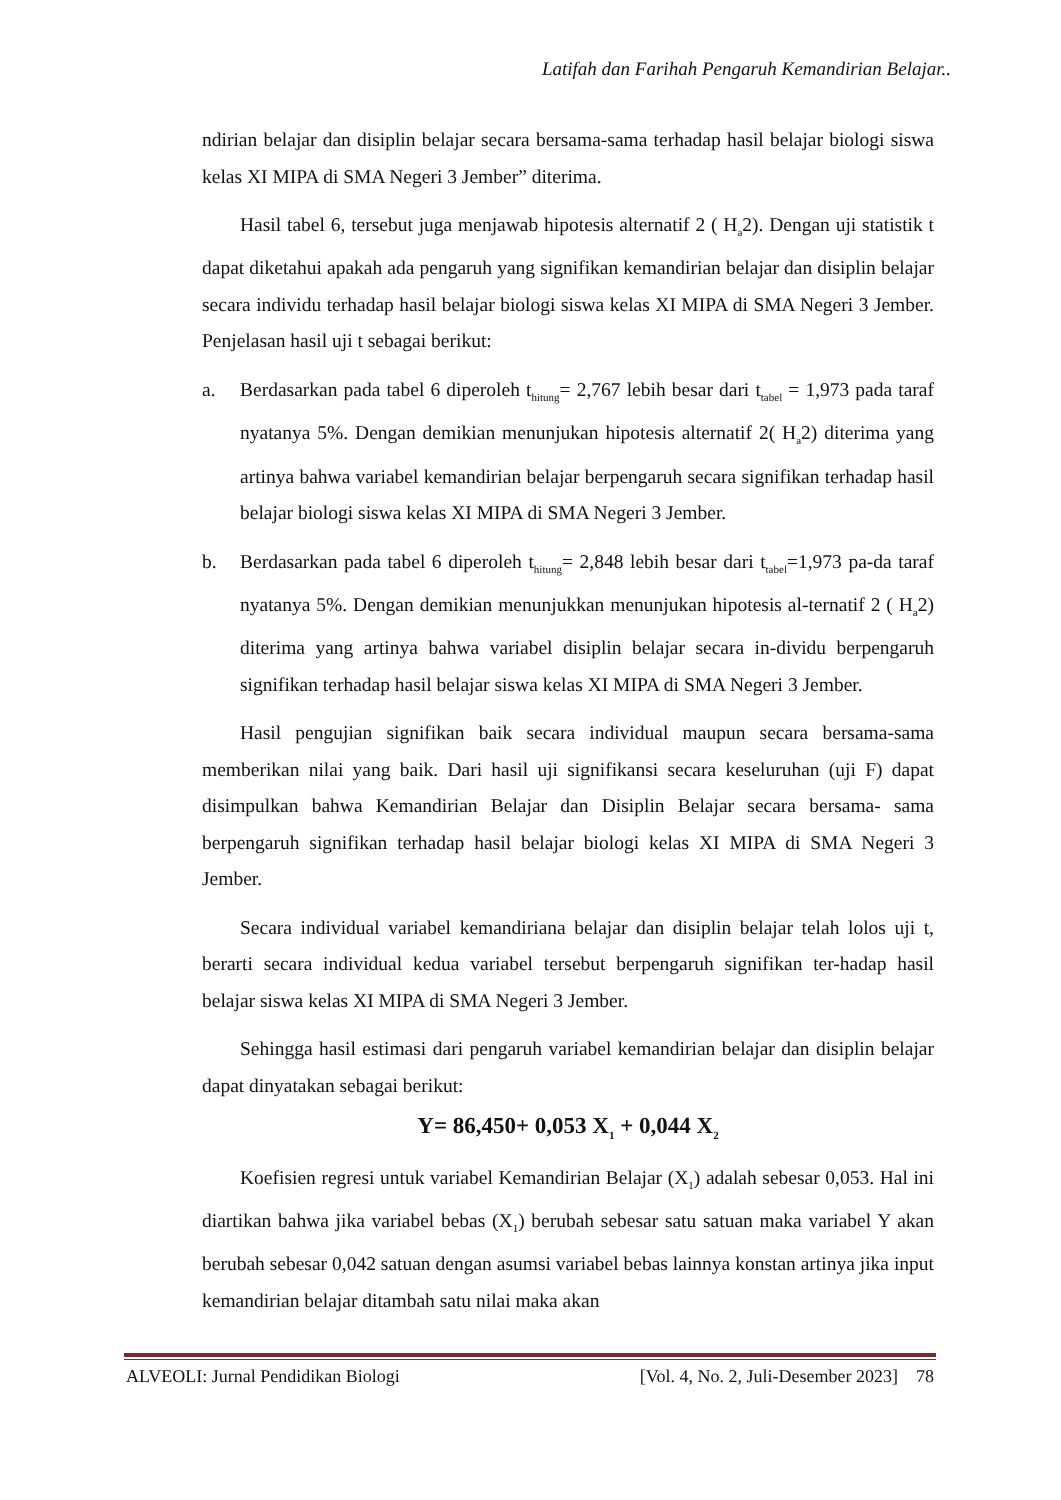Latifah dan Farihah Pengaruh Kemandirian Belajar..
ndirian belajar dan disiplin belajar secara bersama-sama terhadap hasil belajar biologi siswa kelas XI MIPA di SMA Negeri 3 Jember” diterima.
Hasil tabel 6, tersebut juga menjawab hipotesis alternatif 2 ( H<sub>a</sub>2). Dengan uji statistik t dapat diketahui apakah ada pengaruh yang signifikan kemandirian belajar dan disiplin belajar secara individu terhadap hasil belajar biologi siswa kelas XI MIPA di SMA Negeri 3 Jember. Penjelasan hasil uji t sebagai berikut:
a. Berdasarkan pada tabel 6 diperoleh t<sub>hitung</sub>= 2,767 lebih besar dari t<sub>tabel</sub> = 1,973 pada taraf nyatanya 5%. Dengan demikian menunjukan hipotesis alternatif 2( H<sub>a</sub>2) diterima yang artinya bahwa variabel kemandirian belajar berpengaruh secara signifikan terhadap hasil belajar biologi siswa kelas XI MIPA di SMA Negeri 3 Jember.
b. Berdasarkan pada tabel 6 diperoleh t<sub>hitung</sub>= 2,848 lebih besar dari t<sub>tabel</sub>=1,973 pa-da taraf nyatanya 5%. Dengan demikian menunjukkan menunjukan hipotesis al-ternatif 2 ( H<sub>a</sub>2) diterima yang artinya bahwa variabel disiplin belajar secara in-dividu berpengaruh signifikan terhadap hasil belajar siswa kelas XI MIPA di SMA Negeri 3 Jember.
Hasil pengujian signifikan baik secara individual maupun secara bersama-sama memberikan nilai yang baik. Dari hasil uji signifikansi secara keseluruhan (uji F) dapat disimpulkan bahwa Kemandirian Belajar dan Disiplin Belajar secara bersama- sama berpengaruh signifikan terhadap hasil belajar biologi kelas XI MIPA di SMA Negeri 3 Jember.
Secara individual variabel kemandiriana belajar dan disiplin belajar telah lolos uji t, berarti secara individual kedua variabel tersebut berpengaruh signifikan ter-hadap hasil belajar siswa kelas XI MIPA di SMA Negeri 3 Jember.
Sehingga hasil estimasi dari pengaruh variabel kemandirian belajar dan disiplin belajar dapat dinyatakan sebagai berikut:
Y= 86,450+ 0,053 X<sub>1</sub> + 0,044 X<sub>2</sub>
Koefisien regresi untuk variabel Kemandirian Belajar (X<sub>1</sub>) adalah sebesar 0,053. Hal ini diartikan bahwa jika variabel bebas (X<sub>1</sub>) berubah sebesar satu satuan maka variabel Y akan berubah sebesar 0,042 satuan dengan asumsi variabel bebas lainnya konstan artinya jika input kemandirian belajar ditambah satu nilai maka akan
ALVEOLI: Jurnal Pendidikan Biologi [Vol. 4, No. 2, Juli-Desember 2023] 78